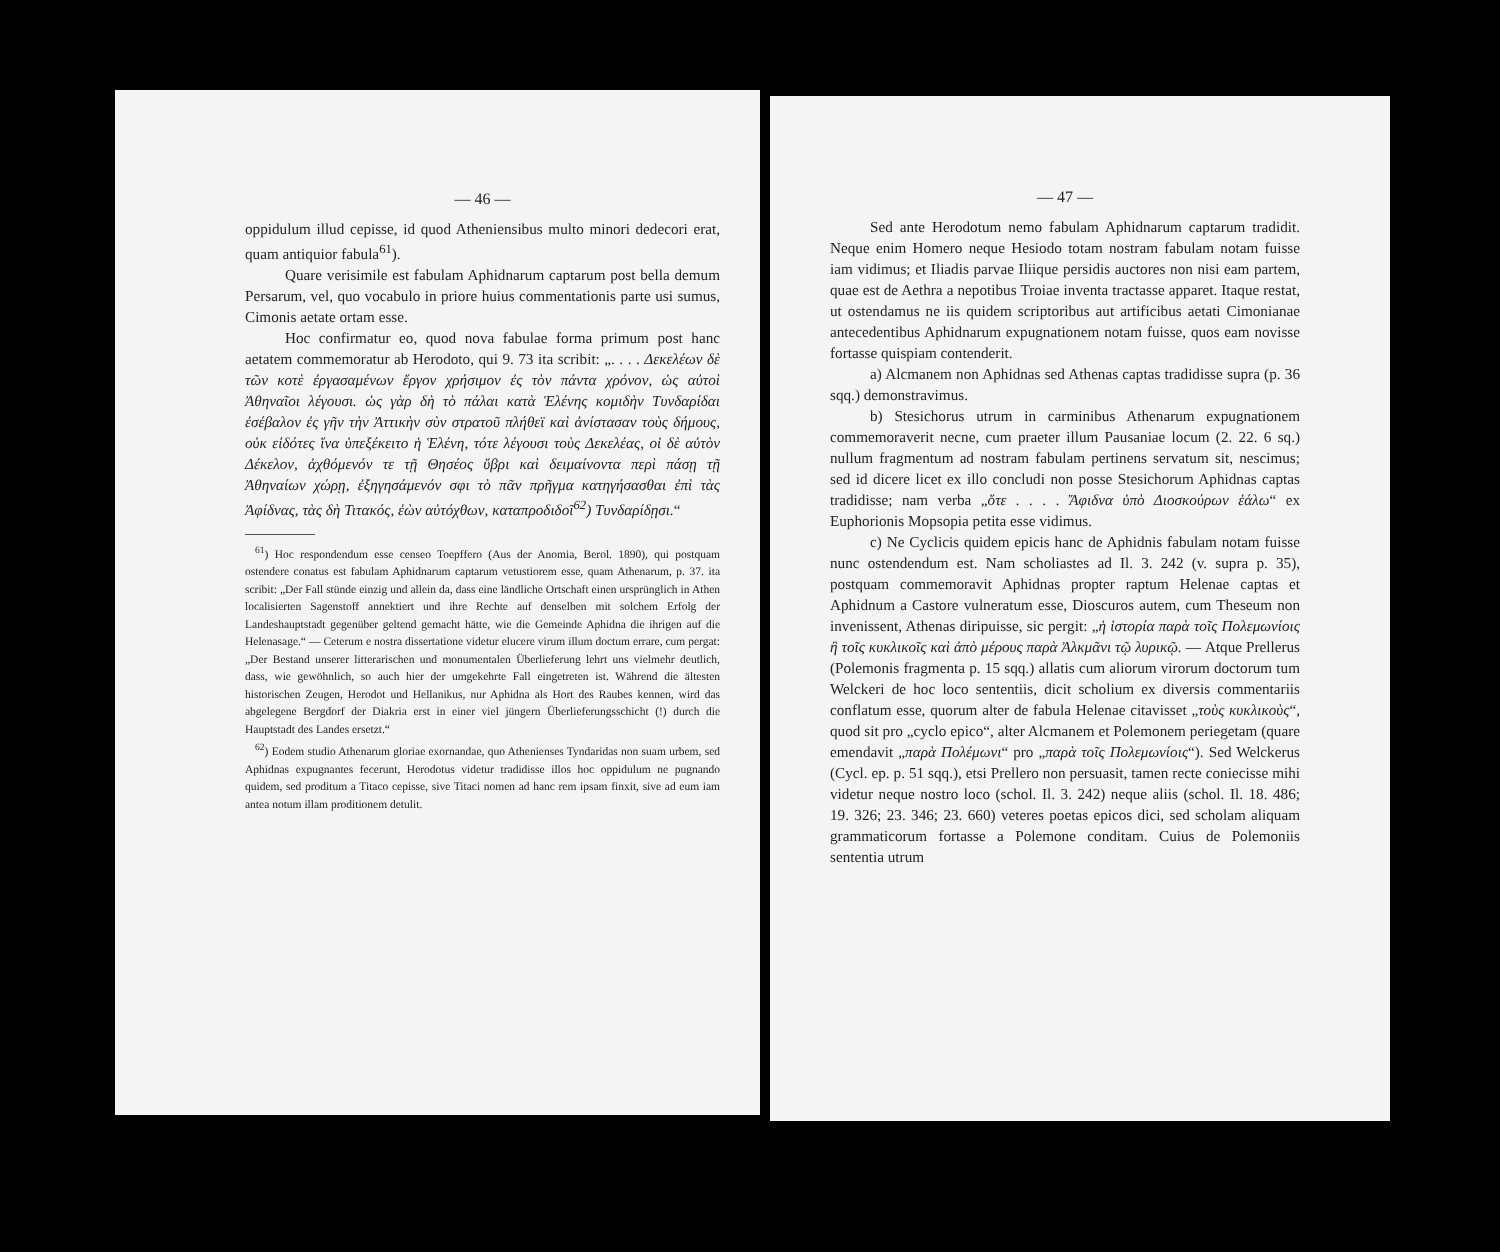— 46 —
oppidulum illud cepisse, id quod Atheniensibus multo minori dedecori erat, quam antiquior fabula<sup>61</sup>).
Quare verisimile est fabulam Aphidnarum captarum post bella demum Persarum, vel, quo vocabulo in priore huius commentationis parte usi sumus, Cimonis aetate ortam esse.
Hoc confirmatur eo, quod nova fabulae forma primum post hanc aetatem commemoratur ab Herodoto, qui 9. 73 ita scribit: „. . . . Δεκελέων δὲ τῶν κοτὲ ἐργασαμένων ἔργον χρήσιμον ἐς τὸν πάντα χρόνον, ὡς αὐτοὶ Ἀθηναῖοι λέγουσι. ὡς γὰρ δὴ τὸ πάλαι κατὰ Ἑλένης κομιδὴν Τυνδαρίδαι ἐσέβαλον ἐς γῆν τὴν Ἀττικὴν σὺν στρατοῦ πλήθεϊ καὶ ἀνίστασαν τοὺς δήμους, οὐκ εἰδότες ἵνα ὑπεξέκειτο ἡ Ἑλένη, τότε λέγουσι τοὺς Δεκελέας, οἱ δὲ αὐτὸν Δέκελον, ἀχθόμενόν τε τῇ Θησέος ὕβρι καὶ δειμαίνοντα περὶ πάσῃ τῇ Ἀθηναίων χώρῃ, ἐξηγησάμενόν σφι τὸ πᾶν πρῆγμα κατηγήσασθαι ἐπὶ τὰς Ἀφίδνας, τὰς δὴ Τιτακός, ἐὼν αὐτόχθων, καταπροδιδοῖ<sup>62</sup>) Τυνδαρίδῃσι.“
<sup>61</sup>) Hoc respondendum esse censeo Toepffero (Aus der Anomia, Berol. 1890), qui postquam ostendere conatus est fabulam Aphidnarum captarum vetustiorem esse, quam Athenarum, p. 37. ita scribit: „Der Fall stünde einzig und allein da, dass eine ländliche Ortschaft einen ursprünglich in Athen localisierten Sagenstoff annektiert und ihre Rechte auf denselben mit solchem Erfolg der Landeshauptstadt gegenüber geltend gemacht hätte, wie die Gemeinde Aphidna die ihrigen auf die Helenasage.“ — Ceterum e nostra dissertatione videtur elucere virum illum doctum errare, cum pergat: „Der Bestand unserer litterarischen und monumentalen Überlieferung lehrt uns vielmehr deutlich, dass, wie gewöhnlich, so auch hier der umgekehrte Fall eingetreten ist. Während die ältesten historischen Zeugen, Herodot und Hellanikus, nur Aphidna als Hort des Raubes kennen, wird das abgelegene Bergdorf der Diakria erst in einer viel jüngern Überlieferungsschicht (!) durch die Hauptstadt des Landes ersetzt.“
<sup>62</sup>) Eodem studio Athenarum gloriae exornandae, quo Athenienses Tyndaridas non suam urbem, sed Aphidnas expugnantes fecerunt, Herodotus videtur tradidisse illos hoc oppidulum ne pugnando quidem, sed proditum a Titaco cepisse, sive Titaci nomen ad hanc rem ipsam finxit, sive ad eum iam antea notum illam proditionem detulit.
— 47 —
Sed ante Herodotum nemo fabulam Aphidnarum captarum tradidit. Neque enim Homero neque Hesiodo totam nostram fabulam notam fuisse iam vidimus; et Iliadis parvae Iliique persidis auctores non nisi eam partem, quae est de Aethra a nepotibus Troiae inventa tractasse apparet. Itaque restat, ut ostendamus ne iis quidem scriptoribus aut artificibus aetati Cimonianae antecedentibus Aphidnarum expugnationem notam fuisse, quos eam novisse fortasse quispiam contenderit.
a) Alcmanem non Aphidnas sed Athenas captas tradidisse supra (p. 36 sqq.) demonstravimus.
b) Stesichorus utrum in carminibus Athenarum expugnationem commemoraverit necne, cum praeter illum Pausaniae locum (2. 22. 6 sq.) nullum fragmentum ad nostram fabulam pertinens servatum sit, nescimus; sed id dicere licet ex illo concludi non posse Stesichorum Aphidnas captas tradidisse; nam verba „ὅτε . . . . Ἄφιδνα ὑπὸ Διοσκούρων ἑάλω“ ex Euphorionis Mopsopia petita esse vidimus.
c) Ne Cyclicis quidem epicis hanc de Aphidnis fabulam notam fuisse nunc ostendendum est. Nam scholiastes ad Il. 3. 242 (v. supra p. 35), postquam commemoravit Aphidnas propter raptum Helenae captas et Aphidnum a Castore vulneratum esse, Dioscuros autem, cum Theseum non invenissent, Athenas diripuisse, sic pergit: „ἡ ἱστορία παρὰ τοῖς Πολεμωνίοις ἢ τοῖς κυκλικοῖς καὶ ἀπὸ μέρους παρὰ Ἀλκμᾶνι τῷ λυρικῷ. — Atque Prellerus (Polemonis fragmenta p. 15 sqq.) allatis cum aliorum virorum doctorum tum Welckeri de hoc loco sententiis, dicit scholium ex diversis commentariis conflatum esse, quorum alter de fabula Helenae citavisset „τοὺς κυκλικοὺς“, quod sit pro „cyclo epico“, alter Alcmanem et Polemonem periegetam (quare emendavit „παρὰ Πολέμωνι“ pro „παρὰ τοῖς Πολεμωνίοις“). Sed Welckerus (Cycl. ep. p. 51 sqq.), etsi Prellero non persuasit, tamen recte coniecisse mihi videtur neque nostro loco (schol. Il. 3. 242) neque aliis (schol. Il. 18. 486; 19. 326; 23. 346; 23. 660) veteres poetas epicos dici, sed scholam aliquam grammaticorum fortasse a Polemone conditam. Cuius de Polemoniis sententia utrum